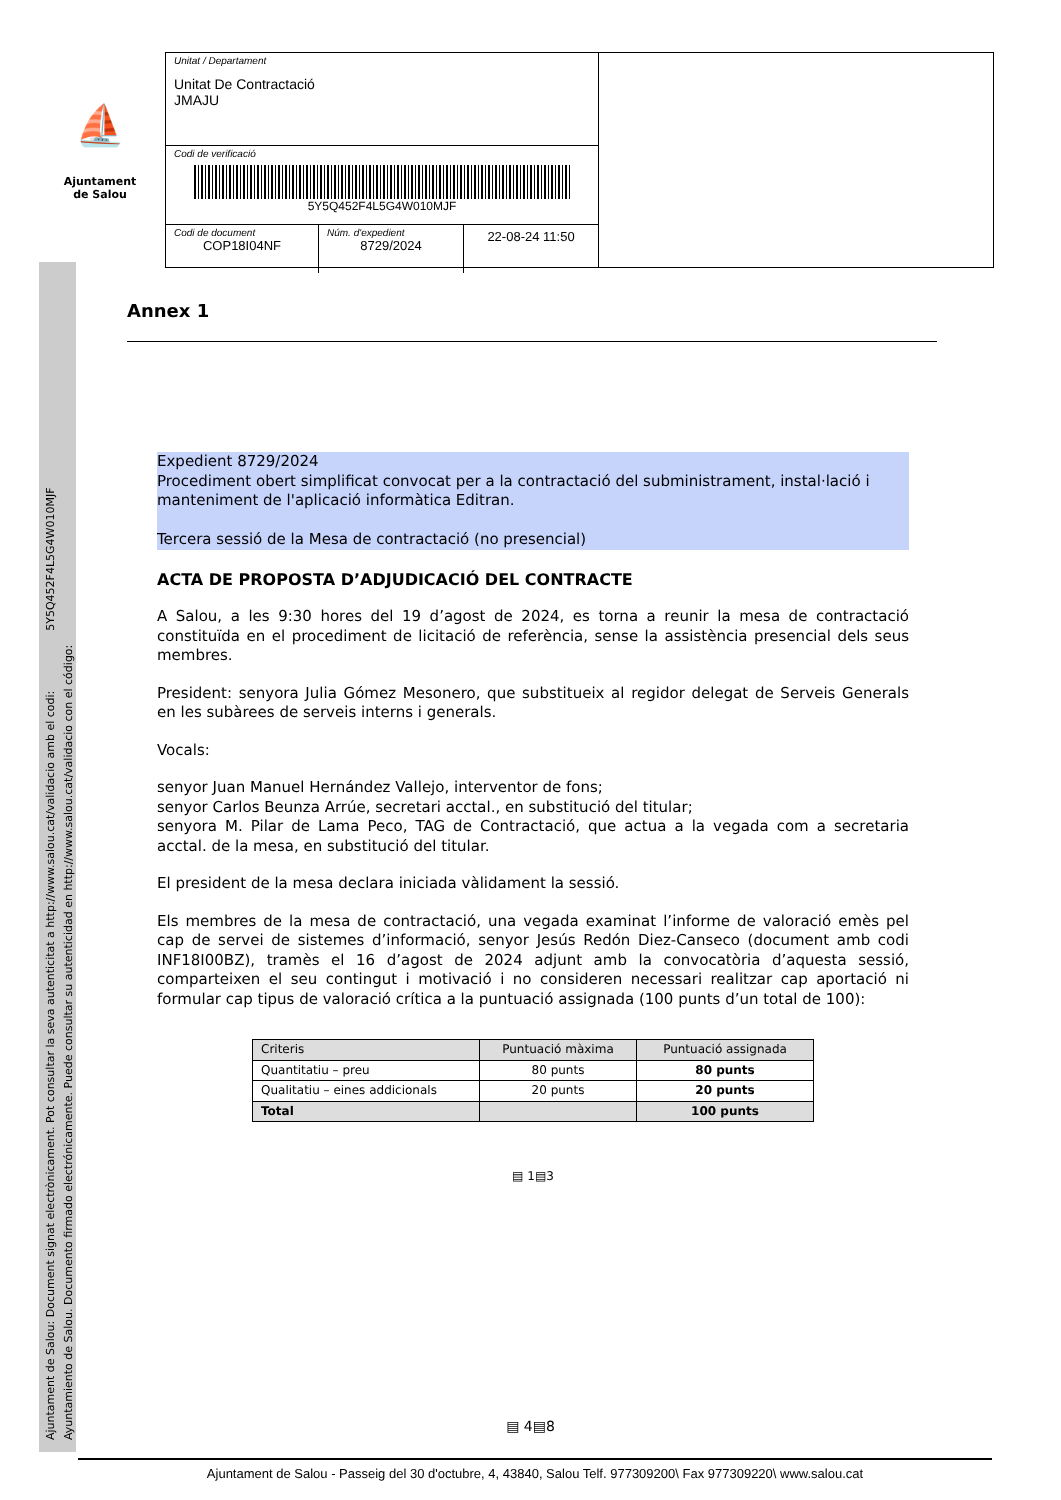⛵
Ajuntament
de Salou
Unitat / Departament
Unitat De Contractació
JMAJU
Codi de verificació
5Y5Q452F4L5G4W010MJF
Codi de document
COP18I04NF
Núm. d'expedient
8729/2024
22-08-24 11:50
Ajuntament de Salou: Document signat electrònicament. Pot consultar la seva autenticitat a http://www.salou.cat/validacio amb el codi: 5Y5Q452F4L5G4W010MJF
Ayuntamiento de Salou. Documento firmado electrónicamente. Puede consultar su autenticidad en http://www.salou.cat/validacio con el código:
Annex 1
Expedient 8729/2024
Procediment obert simplificat convocat per a la contractació del subministrament, instal·lació i manteniment de l'aplicació informàtica Editran.
Tercera sessió de la Mesa de contractació (no presencial)
ACTA DE PROPOSTA D’ADJUDICACIÓ DEL CONTRACTE
A Salou, a les 9:30 hores del 19 d’agost de 2024, es torna a reunir la mesa de contractació constituïda en el procediment de licitació de referència, sense la assistència presencial dels seus membres.
President: senyora Julia Gómez Mesonero, que substitueix al regidor delegat de Serveis Generals en les subàrees de serveis interns i generals.
Vocals:
senyor Juan Manuel Hernández Vallejo, interventor de fons;
senyor Carlos Beunza Arrúe, secretari acctal., en substitució del titular;
senyora M. Pilar de Lama Peco, TAG de Contractació, que actua a la vegada com a secretaria acctal. de la mesa, en substitució del titular.
El president de la mesa declara iniciada vàlidament la sessió.
Els membres de la mesa de contractació, una vegada examinat l’informe de valoració emès pel cap de servei de sistemes d’informació, senyor Jesús Redón Diez-Canseco (document amb codi INF18I00BZ), tramès el 16 d’agost de 2024 adjunt amb la convocatòria d’aquesta sessió, comparteixen el seu contingut i motivació i no consideren necessari realitzar cap aportació ni formular cap tipus de valoració crítica a la puntuació assignada (100 punts d’un total de 100):
| Criteris | Puntuació màxima | Puntuació assignada |
| --- | --- | --- |
| Quantitatiu – preu | 80 punts | 80 punts |
| Qualitatiu – eines addicionals | 20 punts | 20 punts |
| Total | | 100 punts |
▤ 1▤3
▤ 4▤8
Ajuntament de Salou - Passeig del 30 d'octubre, 4, 43840, Salou Telf. 977309200\ Fax 977309220\ www.salou.cat